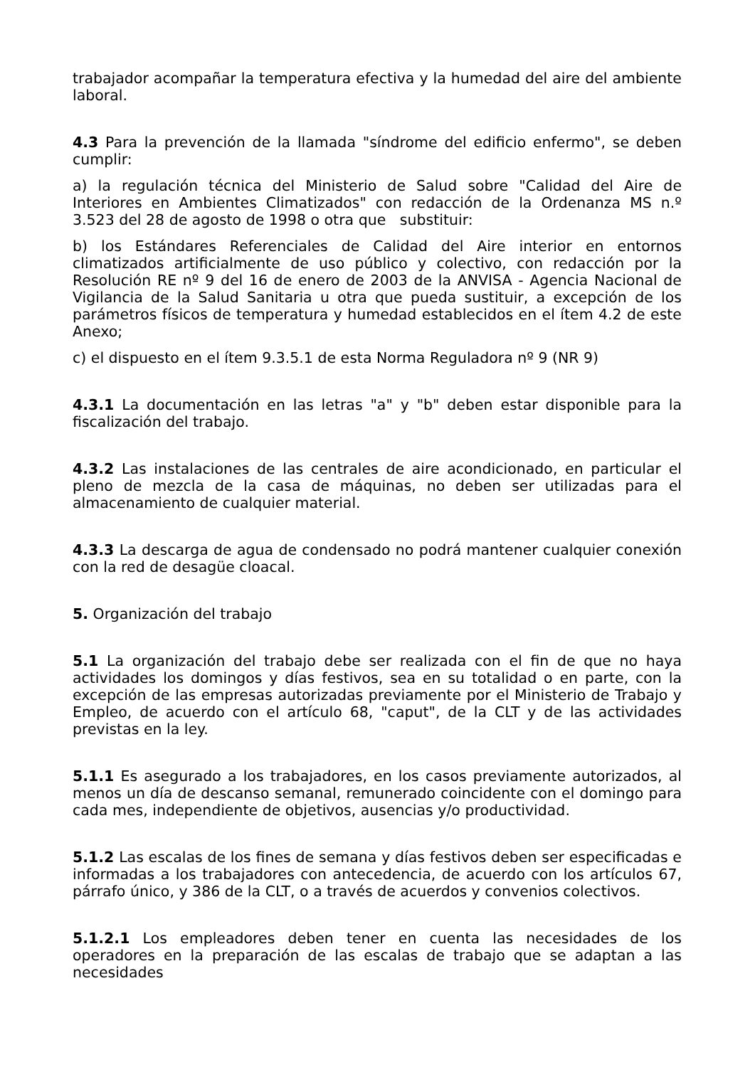trabajador acompañar la temperatura efectiva y la humedad del aire del ambiente laboral.
4.3 Para la prevención de la llamada "síndrome del edificio enfermo", se deben cumplir:
a) la regulación técnica del Ministerio de Salud sobre "Calidad del Aire de Interiores en Ambientes Climatizados" con redacción de la Ordenanza MS n.º 3.523 del 28 de agosto de 1998 o otra que substituir:
b) los Estándares Referenciales de Calidad del Aire interior en entornos climatizados artificialmente de uso público y colectivo, con redacción por la Resolución RE nº 9 del 16 de enero de 2003 de la ANVISA - Agencia Nacional de Vigilancia de la Salud Sanitaria u otra que pueda sustituir, a excepción de los parámetros físicos de temperatura y humedad establecidos en el ítem 4.2 de este Anexo;
c) el dispuesto en el ítem 9.3.5.1 de esta Norma Reguladora nº 9 (NR 9)
4.3.1 La documentación en las letras "a" y "b" deben estar disponible para la fiscalización del trabajo.
4.3.2 Las instalaciones de las centrales de aire acondicionado, en particular el pleno de mezcla de la casa de máquinas, no deben ser utilizadas para el almacenamiento de cualquier material.
4.3.3 La descarga de agua de condensado no podrá mantener cualquier conexión con la red de desagüe cloacal.
5. Organización del trabajo
5.1 La organización del trabajo debe ser realizada con el fin de que no haya actividades los domingos y días festivos, sea en su totalidad o en parte, con la excepción de las empresas autorizadas previamente por el Ministerio de Trabajo y Empleo, de acuerdo con el artículo 68, "caput", de la CLT y de las actividades previstas en la ley.
5.1.1 Es asegurado a los trabajadores, en los casos previamente autorizados, al menos un día de descanso semanal, remunerado coincidente con el domingo para cada mes, independiente de objetivos, ausencias y/o productividad.
5.1.2 Las escalas de los fines de semana y días festivos deben ser especificadas e informadas a los trabajadores con antecedencia, de acuerdo con los artículos 67, párrafo único, y 386 de la CLT, o a través de acuerdos y convenios colectivos.
5.1.2.1 Los empleadores deben tener en cuenta las necesidades de los operadores en la preparación de las escalas de trabajo que se adaptan a las necesidades